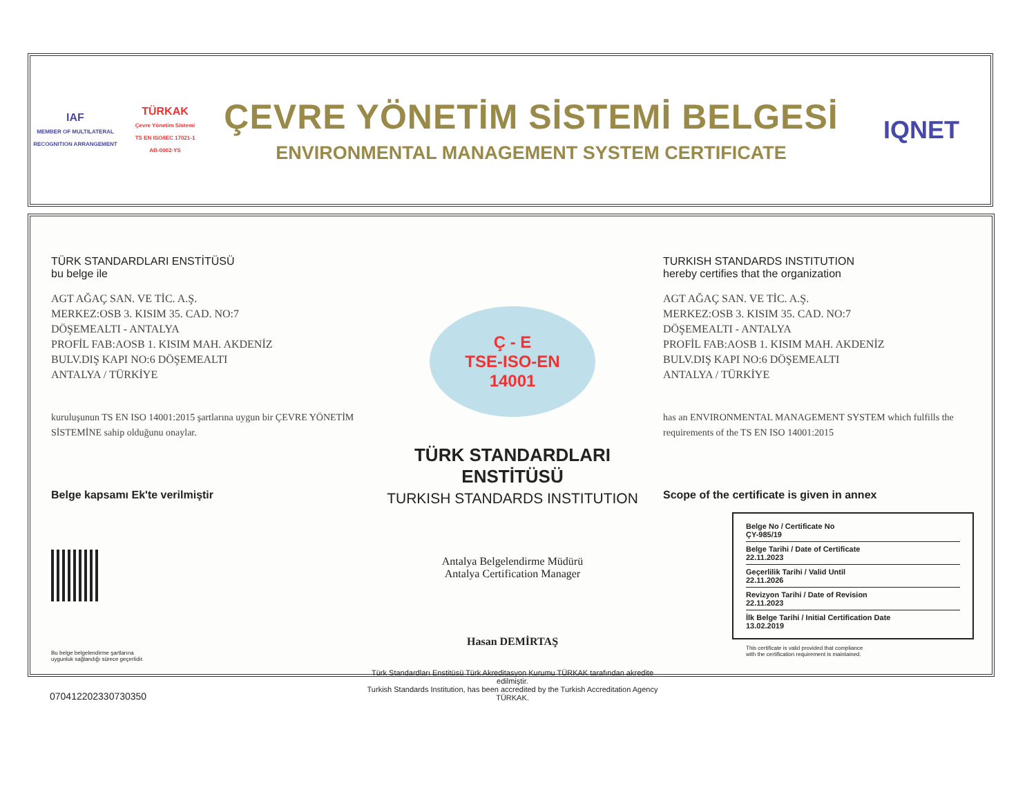IAF
MEMBER OF MULTILATERAL RECOGNITION ARRANGEMENT
TÜRKAK
Çevre Yönetim Sistemi
TS EN ISO/IEC 17021-1
AB-0002-YS
ÇEVRE YÖNETİM SİSTEMİ BELGESİ
ENVIRONMENTAL MANAGEMENT SYSTEM CERTIFICATE
IQNET
TÜRK STANDARDLARI ENSTİTÜSÜ
bu belge ile
AGT AĞAÇ SAN. VE TİC. A.Ş.
MERKEZ:OSB 3. KISIM 35. CAD. NO:7
DÖŞEMEALTI - ANTALYA
PROFİL FAB:AOSB 1. KISIM MAH. AKDENİZ
BULV.DIŞ KAPI NO:6 DÖŞEMEALTI
ANTALYA / TÜRKİYE
kuruluşunun TS EN ISO 14001:2015 şartlarına uygun bir ÇEVRE YÖNETİM SİSTEMİNE sahip olduğunu onaylar.
Belge kapsamı Ek'te verilmiştir
Bu belge belgelendirme şartlarına
uygunluk sağlandığı sürece geçerlidir.
Ç - E
TSE-ISO-EN
14001
TÜRK STANDARDLARI ENSTİTÜSÜ
TURKISH STANDARDS INSTITUTION
Antalya Belgelendirme Müdürü
Antalya Certification Manager
Hasan DEMİRTAŞ
Türk Standardları Enstitüsü Türk Akreditasyon Kurumu TÜRKAK tarafından akredite edilmiştir.
Turkish Standards Institution, has been accredited by the Turkish Accreditation Agency TÜRKAK.
TURKISH STANDARDS INSTITUTION
hereby certifies that the organization
AGT AĞAÇ SAN. VE TİC. A.Ş.
MERKEZ:OSB 3. KISIM 35. CAD. NO:7
DÖŞEMEALTI - ANTALYA
PROFİL FAB:AOSB 1. KISIM MAH. AKDENİZ
BULV.DIŞ KAPI NO:6 DÖŞEMEALTI
ANTALYA / TÜRKİYE
has an ENVIRONMENTAL MANAGEMENT SYSTEM which fulfills the requirements of the TS EN ISO 14001:2015
Scope of the certificate is given in annex
Belge No / Certificate No
ÇY-985/19
Belge Tarihi / Date of Certificate
22.11.2023
Geçerlilik Tarihi / Valid Until
22.11.2026
Revizyon Tarihi / Date of Revision
22.11.2023
İlk Belge Tarihi / Initial Certification Date
13.02.2019
This certificate is valid provided that compliance
with the certification requirement is maintained.
070412202330730350